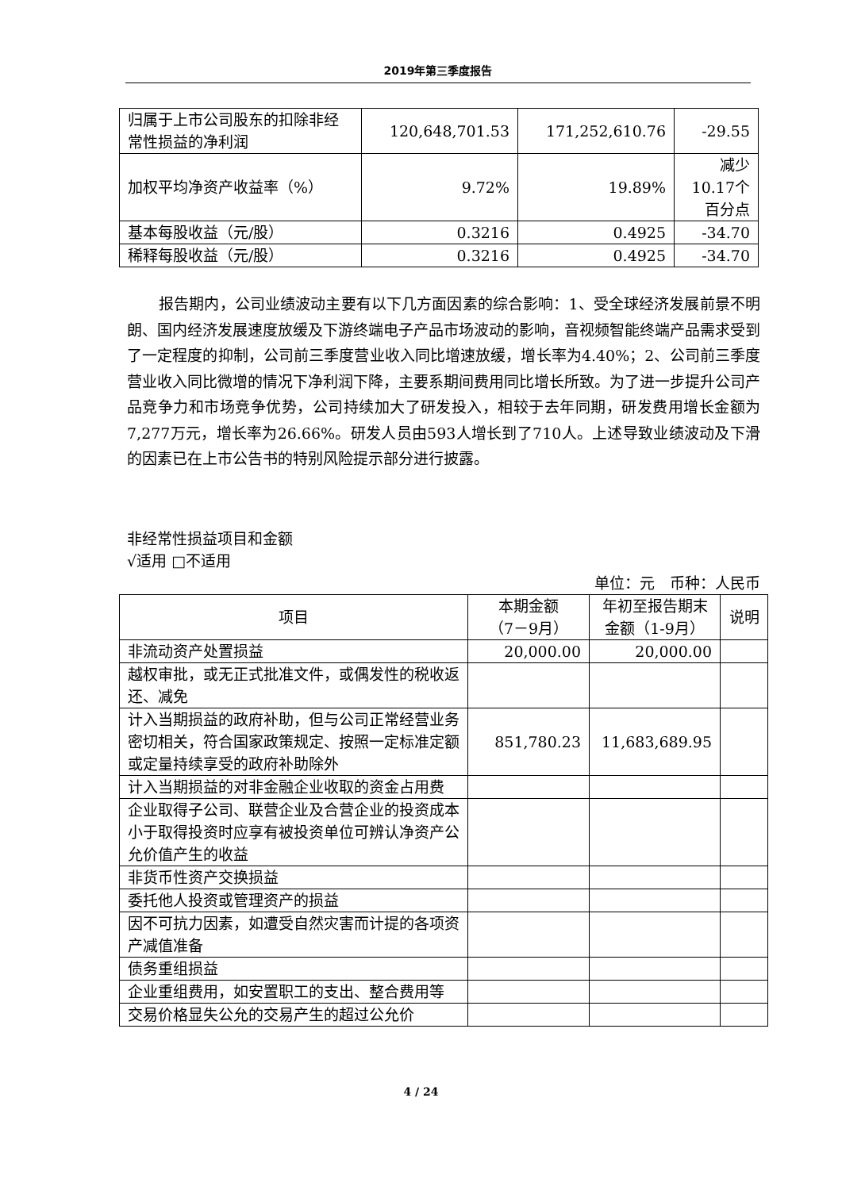2019年第三季度报告
| 归属于上市公司股东的扣除非经常性损益的净利润 | 120,648,701.53 | 171,252,610.76 | -29.55 |
| 加权平均净资产收益率（%） | 9.72% | 19.89% | 减少10.17个百分点 |
| 基本每股收益（元/股） | 0.3216 | 0.4925 | -34.70 |
| 稀释每股收益（元/股） | 0.3216 | 0.4925 | -34.70 |
报告期内，公司业绩波动主要有以下几方面因素的综合影响：1、受全球经济发展前景不明朗、国内经济发展速度放缓及下游终端电子产品市场波动的影响，音视频智能终端产品需求受到了一定程度的抑制，公司前三季度营业收入同比增速放缓，增长率为4.40%；2、公司前三季度营业收入同比微增的情况下净利润下降，主要系期间费用同比增长所致。为了进一步提升公司产品竞争力和市场竞争优势，公司持续加大了研发投入，相较于去年同期，研发费用增长金额为7,277万元，增长率为26.66%。研发人员由593人增长到了710人。上述导致业绩波动及下滑的因素已在上市公告书的特别风险提示部分进行披露。
非经常性损益项目和金额
√适用 □不适用
单位：元　币种：人民币
| 项目 | 本期金额 （7－9月） | 年初至报告期末金额（1-9月） | 说明 |
| --- | --- | --- | --- |
| 非流动资产处置损益 | 20,000.00 | 20,000.00 | |
| 越权审批，或无正式批准文件，或偶发性的税收返还、减免 | | | |
| 计入当期损益的政府补助，但与公司正常经营业务密切相关，符合国家政策规定、按照一定标准定额或定量持续享受的政府补助除外 | 851,780.23 | 11,683,689.95 | |
| 计入当期损益的对非金融企业收取的资金占用费 | | | |
| 企业取得子公司、联营企业及合营企业的投资成本小于取得投资时应享有被投资单位可辨认净资产公允价值产生的收益 | | | |
| 非货币性资产交换损益 | | | |
| 委托他人投资或管理资产的损益 | | | |
| 因不可抗力因素，如遭受自然灾害而计提的各项资产减值准备 | | | |
| 债务重组损益 | | | |
| 企业重组费用，如安置职工的支出、整合费用等 | | | |
| 交易价格显失公允的交易产生的超过公允价 | | | |
4 / 24